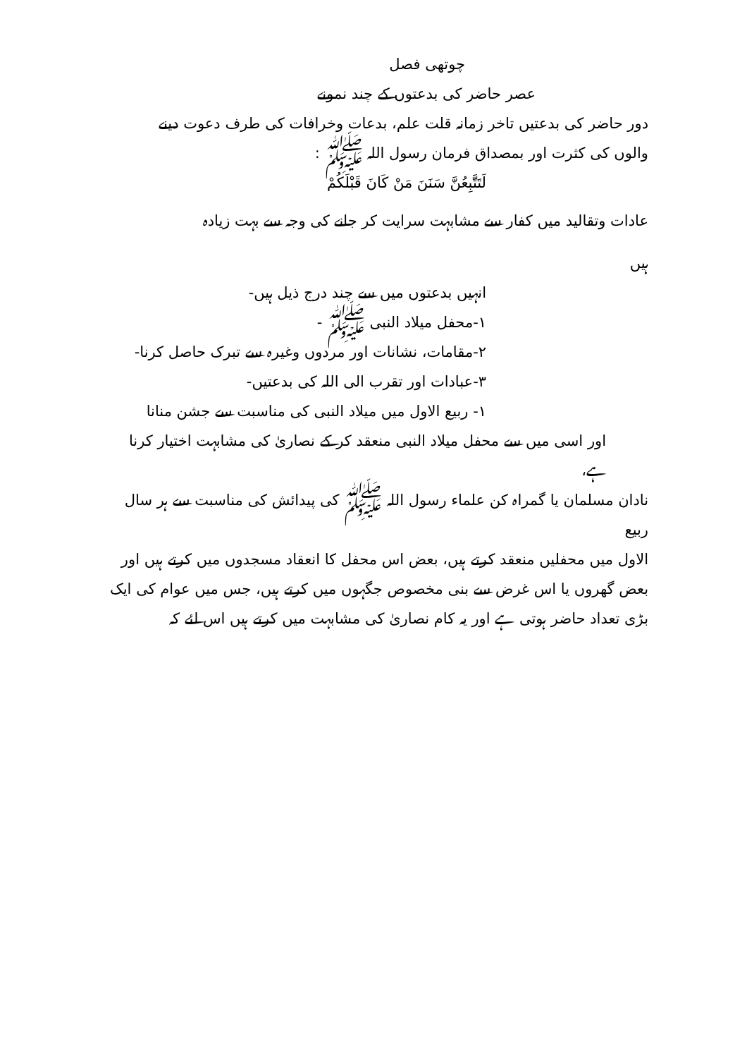چوتھی فصل
عصر حاضر کی بدعتوں کے چند نمونے
دور حاضر کی بدعتیں تاخر زمانہ قلت علم، بدعات وخرافات کی طرف دعوت دینے
والوں کی کثرت اور بمصداق فرمان رسول اللہ ﷺ :
لَتَتَّبِعُنَّ سَنَنَ مَنْ کَانَ قَبْلَکُمْ
عادات وتقالید میں کفار سے مشابہت سرایت کر جانے کی وجہ سے بہت زیادہ
ہیں
انہیں بدعتوں میں سے چند درج ذیل ہیں-
۱-محفل میلاد النبی ﷺ -
۲-مقامات، نشانات اور مردوں وغیرہ سے تبرک حاصل کرنا-
۳-عبادات اور تقرب الی اللہ کی بدعتیں-
۱- ربیع الاول میں میلاد النبی کی مناسبت سے جشن منانا
اور اسی میں سے محفل میلاد النبی منعقد کر کے نصاریٰ کی مشابہت اختیار کرنا ہے،
نادان مسلمان یا گمراہ کن علماء رسول اللہ ﷺ کی پیدائش کی مناسبت سے ہر سال ربیع
الاول میں محفلیں منعقد کرتے ہیں، بعض اس محفل کا انعقاد مسجدوں میں کرتے ہیں اور
بعض گھروں یا اس غرض سے بنی مخصوص جگہوں میں کرتے ہیں، جس میں عوام کی ایک
بڑی تعداد حاضر ہوتی ہے اور یہ کام نصاریٰ کی مشابہت میں کرتے ہیں اس لئے کہ